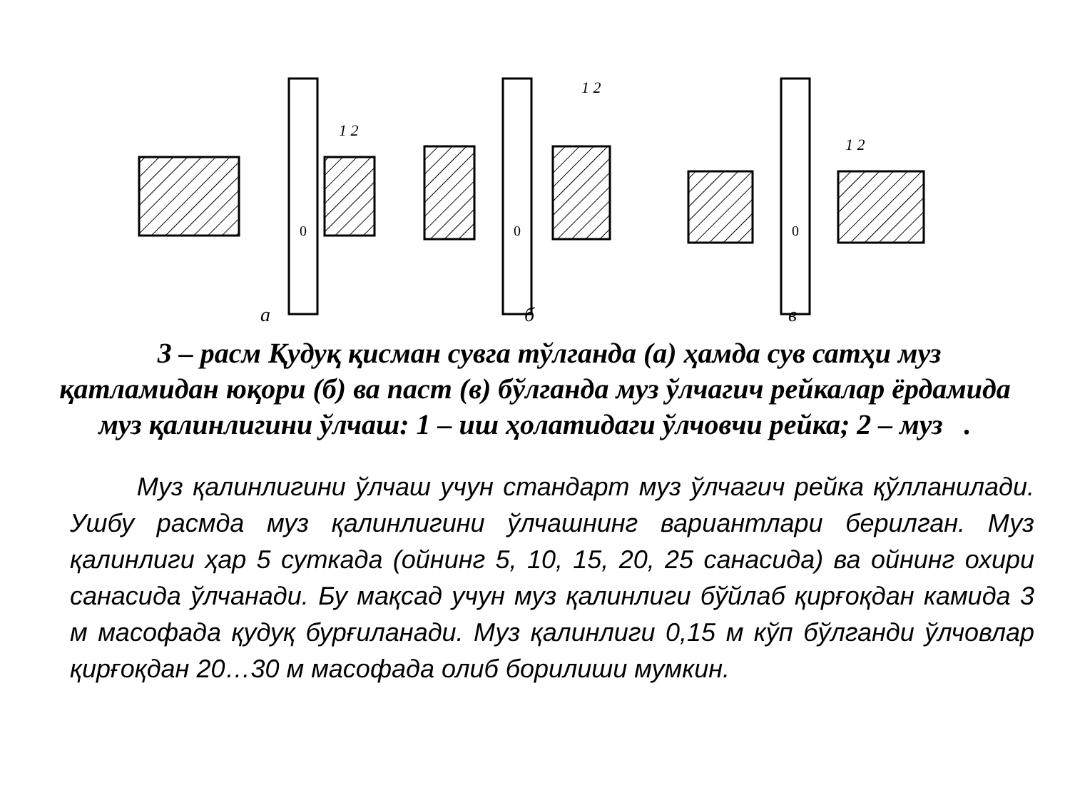а
б
в
0
0
0
1 2
1 2
1 2
3 – расм Қудуқ қисман сувга тўлганда (а) ҳамда сув сатҳи муз қатламидан юқори (б) ва паст (в) бўлганда муз ўлчагич рейкалар ёрдамида муз қалинлигини ўлчаш: 1 – иш ҳолатидаги ўлчовчи рейка; 2 – муз .
Муз қалинлигини ўлчаш учун стандарт муз ўлчагич рейка қўлланилади. Ушбу расмда муз қалинлигини ўлчашнинг вариантлари берилган. Муз қалинлиги ҳар 5 суткада (ойнинг 5, 10, 15, 20, 25 санасида) ва ойнинг охири санасида ўлчанади. Бу мақсад учун муз қалинлиги бўйлаб қирғоқдан камида 3 м масофада қудуқ бурғиланади. Муз қалинлиги 0,15 м кўп бўлганди ўлчовлар қирғоқдан 20…30 м масофада олиб борилиши мумкин.